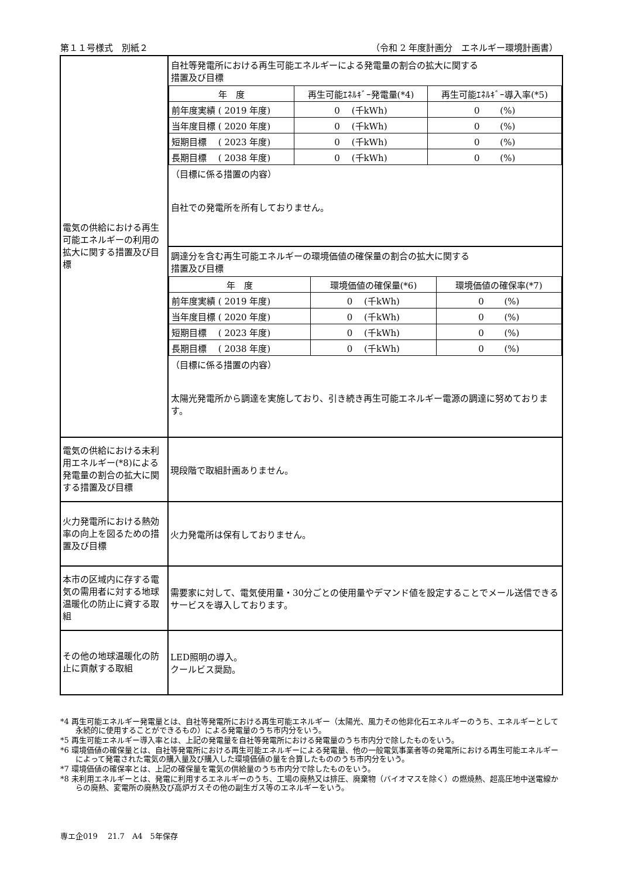第１１号様式　別紙２ （令和 2 年度計画分　エネルギー環境計画書）
| 電気の供給における再生可能エネルギーの利用の拡大に関する措置及び目標 | 自社等発電所における再生可能エネルギーによる発電量の割合の拡大に関する 措置及び目標 / 年 度 / 再生可能ｴﾈﾙｷﾞｰ発電量(*4) / 再生可能ｴﾈﾙｷﾞｰ導入率(*5) / / 前年度実績 ( 2019 年度) / 0 (千kWh) / 0 (%) / / 当年度目標 ( 2020 年度) / 0 (千kWh) / 0 (%) / / 短期目標 ( 2023 年度) / 0 (千kWh) / 0 (%) / / 長期目標 ( 2038 年度) / 0 (千kWh) / 0 (%) / （目標に係る措置の内容） 自社での発電所を所有しておりません。 |
| | 調達分を含む再生可能エネルギーの環境価値の確保量の割合の拡大に関する 措置及び目標 / 年 度 / 環境価値の確保量(*6) / 環境価値の確保率(*7) / / 前年度実績 ( 2019 年度) / 0 (千kWh) / 0 (%) / / 当年度目標 ( 2020 年度) / 0 (千kWh) / 0 (%) / / 短期目標 ( 2023 年度) / 0 (千kWh) / 0 (%) / / 長期目標 ( 2038 年度) / 0 (千kWh) / 0 (%) / （目標に係る措置の内容） 太陽光発電所から調達を実施しており、引き続き再生可能エネルギー電源の調達に努めております。 |
| 電気の供給における未利用エネルギー(*8)による発電量の割合の拡大に関する措置及び目標 | 現段階で取組計画ありません。 |
| 火力発電所における熱効率の向上を図るための措置及び目標 | 火力発電所は保有しておりません。 |
| 本市の区域内に存する電気の需用者に対する地球温暖化の防止に資する取組 | 需要家に対して、電気使用量・30分ごとの使用量やデマンド値を設定することでメール送信できるサービスを導入しております。 |
| その他の地球温暖化の防止に貢献する取組 | LED照明の導入。 クールビス奨励。 |
*4 再生可能エネルギー発電量とは、自社等発電所における再生可能エネルギー（太陽光、風力その他非化石エネルギーのうち、エネルギーとして永続的に使用することができるもの）による発電量のうち市内分をいう。
*5 再生可能エネルギー導入率とは、上記の発電量を自社等発電所における発電量のうち市内分で除したものをいう。
*6 環境価値の確保量とは、自社等発電所における再生可能エネルギーによる発電量、他の一般電気事業者等の発電所における再生可能エネルギーによって発電された電気の購入量及び購入した環境価値の量を合算したもののうち市内分をいう。
*7 環境価値の確保率とは、上記の確保量を電気の供給量のうち市内分で除したものをいう。
*8 未利用エネルギーとは、発電に利用するエネルギーのうち、工場の廃熱又は排圧、廃棄物（バイオマスを除く）の燃焼熱、超高圧地中送電線からの廃熱、変電所の廃熱及び高炉ガスその他の副生ガス等のエネルギーをいう。
専エ企019　 21.7　A4　5年保存